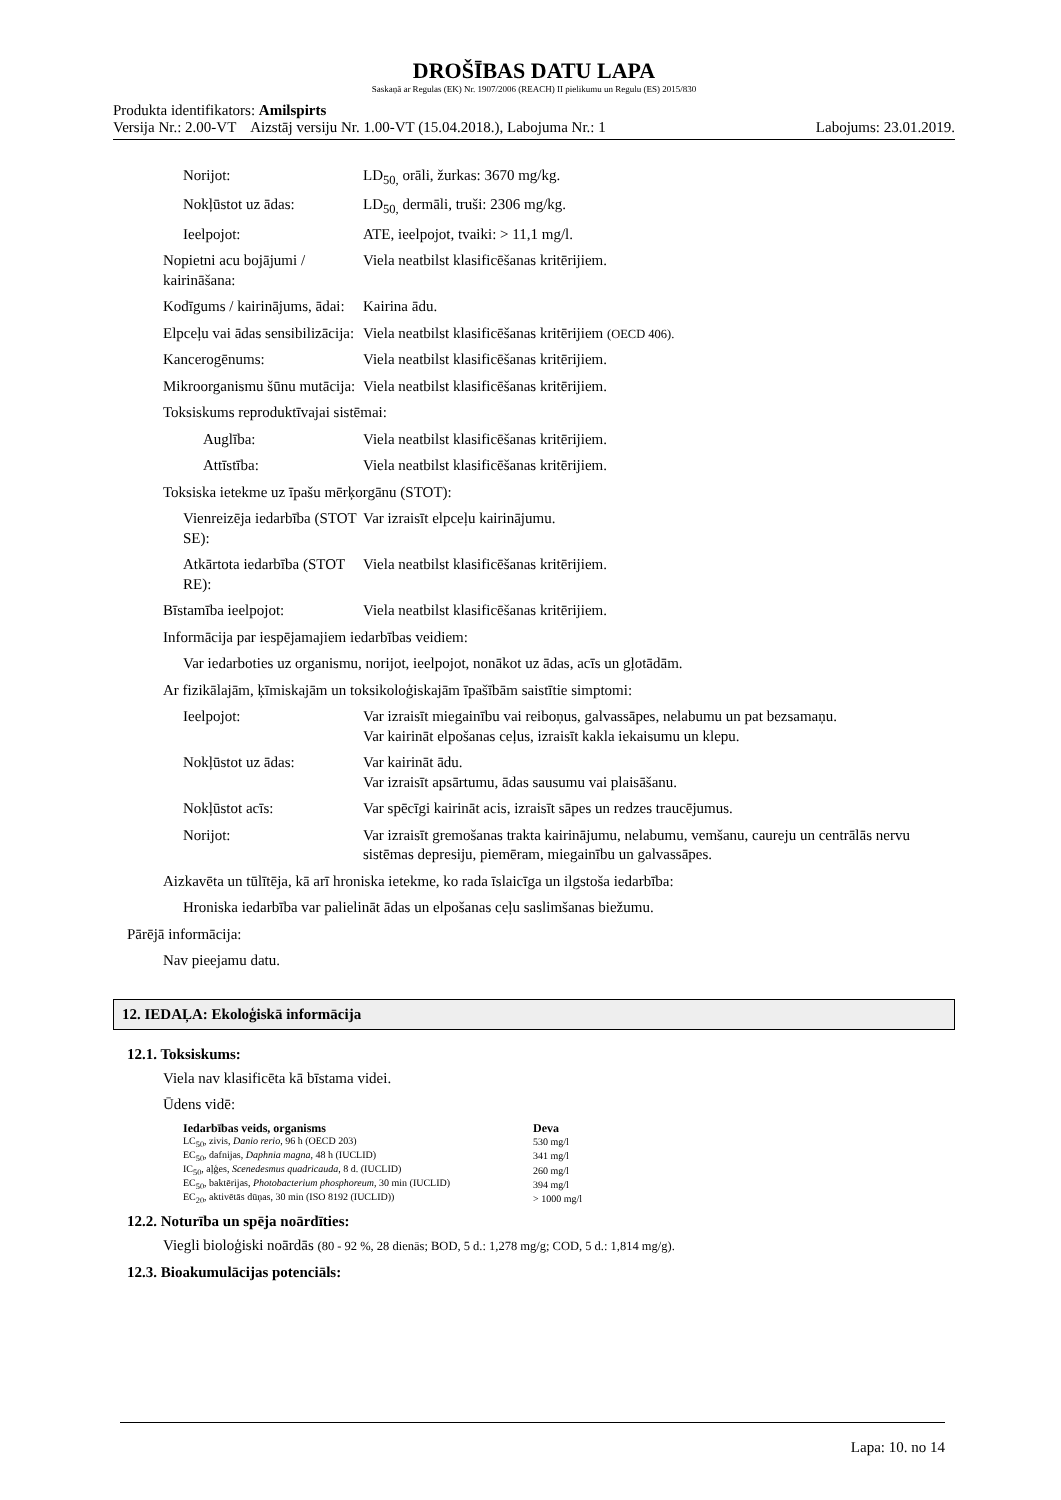DROŠĪBAS DATU LAPA
Saskaņā ar Regulas (EK) Nr. 1907/2006 (REACH) II pielikumu un Regulu (ES) 2015/830
Produkta identifikators: Amilspirts
Versija Nr.: 2.00-VT Aizstāj versiju Nr. 1.00-VT (15.04.2018.), Labojuma Nr.: 1 Labojums: 23.01.2019.
Norijot: LD<sub>50,</sub> orāli, žurkas: 3670 mg/kg.
Nokļūstot uz ādas: LD<sub>50,</sub> dermāli, truši: 2306 mg/kg.
Ieelpojot: ATE, ieelpojot, tvaiki: > 11,1 mg/l.
Nopietni acu bojājumi / kairināšana: Viela neatbilst klasificēšanas kritērijiem.
Kodīgums / kairinājums, ādai: Kairina ādu.
Elpceļu vai ādas sensibilizācija: Viela neatbilst klasificēšanas kritērijiem (OECD 406).
Kancerogēnums: Viela neatbilst klasificēšanas kritērijiem.
Mikroorganismu šūnu mutācija: Viela neatbilst klasificēšanas kritērijiem.
Toksiskums reproduktīvajai sistēmai:
Auglība: Viela neatbilst klasificēšanas kritērijiem.
Attīstība: Viela neatbilst klasificēšanas kritērijiem.
Toksiska ietekme uz īpašu mērķorgānu (STOT):
Vienreizēja iedarbība (STOT SE): Var izraisīt elpceļu kairinājumu.
Atkārtota iedarbība (STOT RE): Viela neatbilst klasificēšanas kritērijiem.
Bīstamība ieelpojot: Viela neatbilst klasificēšanas kritērijiem.
Informācija par iespējamajiem iedarbības veidiem:
Var iedarboties uz organismu, norijot, ieelpojot, nonākot uz ādas, acīs un gļotādām.
Ar fizikālajām, ķīmiskajām un toksikoloģiskajām īpašībām saistītie simptomi:
Ieelpojot: Var izraisīt miegainību vai reiboņus, galvassāpes, nelabumu un pat bezsamaņu.
Var kairināt elpošanas ceļus, izraisīt kakla iekaisumu un klepu.
Nokļūstot uz ādas: Var kairināt ādu.
Var izraisīt apsārtumu, ādas sausumu vai plaisāšanu.
Nokļūstot acīs: Var spēcīgi kairināt acis, izraisīt sāpes un redzes traucējumus.
Norijot: Var izraisīt gremošanas trakta kairinājumu, nelabumu, vemšanu, caureju un centrālās nervu sistēmas depresiju, piemēram, miegainību un galvassāpes.
Aizkavēta un tūlītēja, kā arī hroniska ietekme, ko rada īslaicīga un ilgstoša iedarbība:
Hroniska iedarbība var palielināt ādas un elpošanas ceļu saslimšanas biežumu.
Pārējā informācija:
Nav pieejamu datu.
12. IEDAĻA: Ekoloģiskā informācija
12.1. Toksiskums:
Viela nav klasificēta kā bīstama videi.
Ūdens vidē:
| Iedarbības veids, organisms | Deva |
| --- | --- |
| LC<sub>50</sub>, zivis, Danio rerio , 96 h (OECD 203) | 530 mg/l |
| EC<sub>50</sub>, dafnijas, Daphnia magna, 48 h (IUCLID) | 341 mg/l |
| IC<sub>50</sub>, aļģes, Scenedesmus quadricauda , 8 d. (IUCLID) | 260 mg/l |
| EC<sub>50</sub>, baktērijas, Photobacterium phosphoreum, 30 min (IUCLID) | 394 mg/l |
| EC<sub>20</sub>, aktivētās dūņas, 30 min (ISO 8192 (IUCLID)) | > 1000 mg/l |
12.2. Noturība un spēja noārdīties:
Viegli bioloģiski noārdās (80 - 92 %, 28 dienās; BOD, 5 d.: 1,278 mg/g; COD, 5 d.: 1,814 mg/g).
12.3. Bioakumulācijas potenciāls:
Lapa: 10. no 14